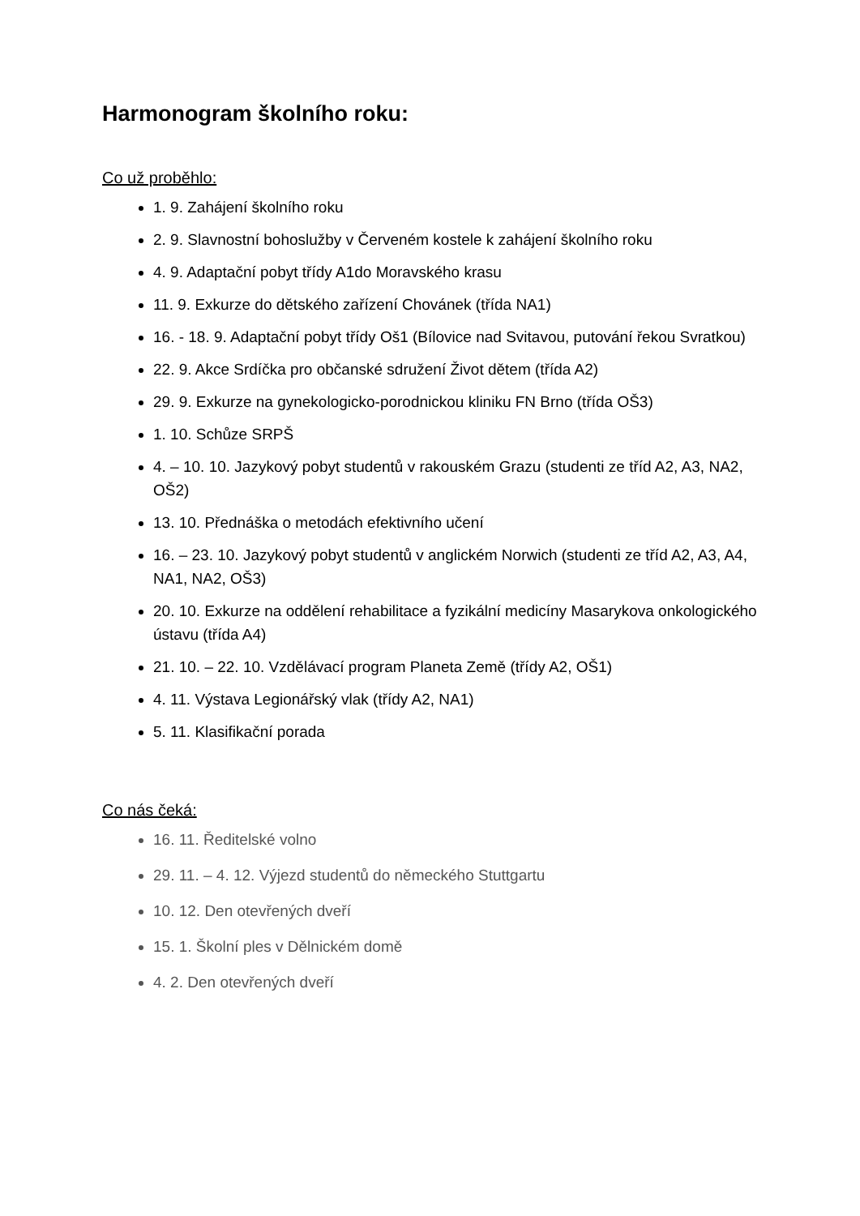Harmonogram školního roku:
Co už proběhlo:
1. 9. Zahájení školního roku
2. 9. Slavnostní bohoslužby v Červeném kostele k zahájení školního roku
4. 9. Adaptační pobyt třídy A1do Moravského krasu
11. 9. Exkurze do dětského zařízení Chovánek (třída NA1)
16. - 18. 9. Adaptační pobyt třídy Oš1 (Bílovice nad Svitavou, putování řekou Svratkou)
22. 9. Akce Srdíčka pro občanské sdružení Život dětem (třída A2)
29. 9. Exkurze na gynekologicko-porodnickou kliniku FN Brno (třída OŠ3)
1. 10. Schůze SRPŠ
4. – 10. 10. Jazykový pobyt studentů v rakouském Grazu (studenti ze tříd A2, A3, NA2, OŠ2)
13. 10. Přednáška o metodách efektivního učení
16. – 23. 10. Jazykový pobyt studentů v anglickém Norwich (studenti ze tříd A2, A3, A4, NA1, NA2, OŠ3)
20. 10. Exkurze na oddělení rehabilitace a fyzikální medicíny Masarykova onkologického ústavu (třída A4)
21. 10. – 22. 10. Vzdělávací program Planeta Země (třídy A2, OŠ1)
4. 11. Výstava Legionářský vlak (třídy A2, NA1)
5. 11. Klasifikační porada
Co nás čeká:
16. 11. Ředitelské volno
29. 11. – 4. 12. Výjezd studentů do německého Stuttgartu
10. 12. Den otevřených dveří
15. 1. Školní ples v Dělnickém domě
4. 2. Den otevřených dveří